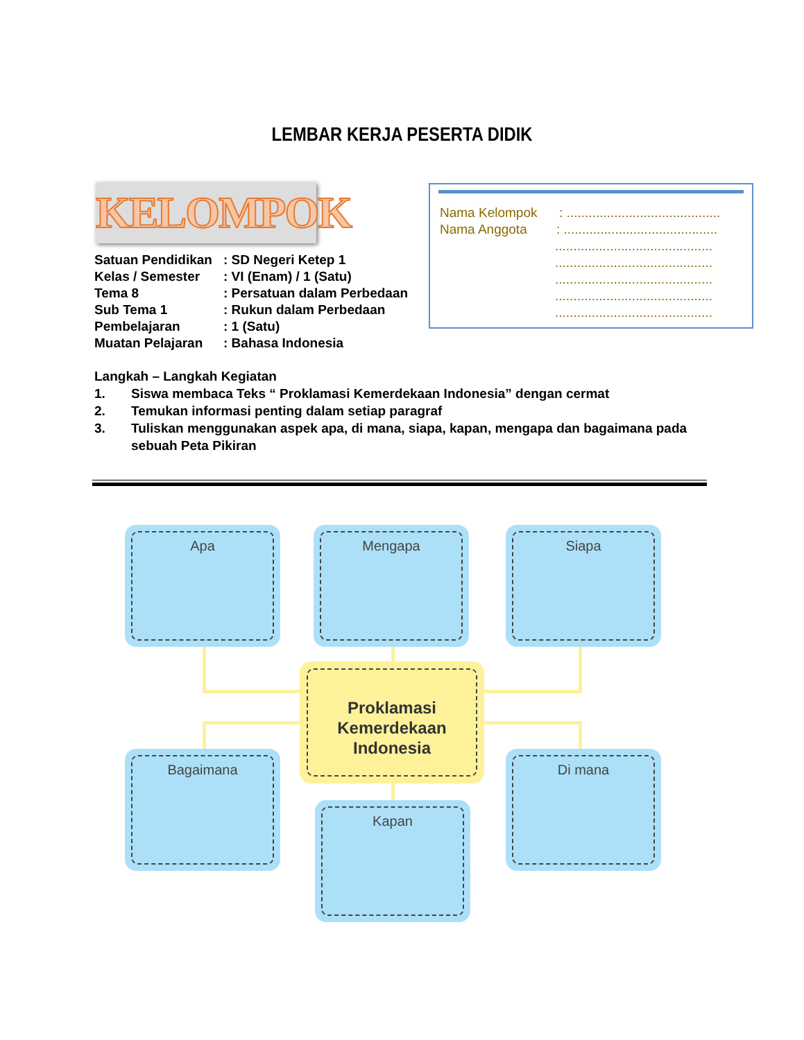LEMBAR KERJA PESERTA DIDIK
KELOMPOK
| Satuan Pendidikan | : SD Negeri Ketep 1 |
| Kelas / Semester | : VI (Enam) / 1 (Satu) |
| Tema 8 | : Persatuan dalam Perbedaan |
| Sub Tema 1 | : Rukun dalam Perbedaan |
| Pembelajaran | : 1 (Satu) |
| Muatan Pelajaran | : Bahasa Indonesia |
Nama Kelompok : ..........................................
Nama Anggota : ..........................................
...........................................
...........................................
...........................................
...........................................
...........................................
Langkah – Langkah Kegiatan
1. Siswa membaca Teks “ Proklamasi Kemerdekaan Indonesia” dengan cermat
2. Temukan informasi penting dalam setiap paragraf
3. Tuliskan menggunakan aspek apa, di mana, siapa, kapan, mengapa dan bagaimana pada sebuah Peta Pikiran
Apa Mengapa Siapa
Proklamasi
Kemerdekaan
Indonesia
Bagaimana Di mana
Kapan